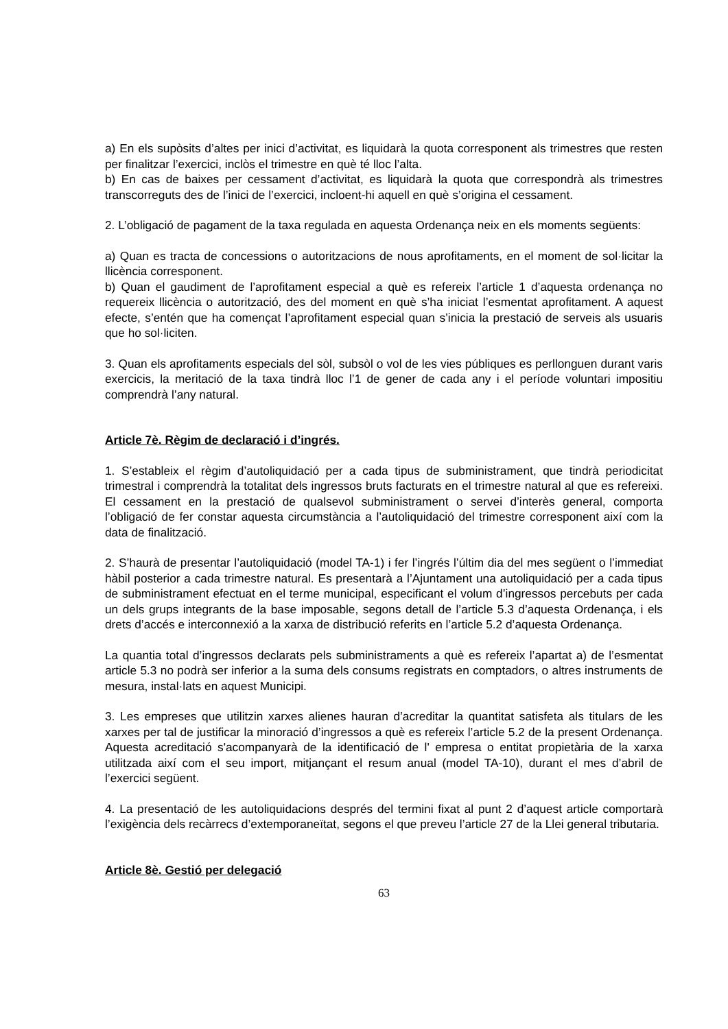a) En els supòsits d’altes per inici d’activitat, es liquidarà la quota corresponent als trimestres que resten per finalitzar l’exercici, inclòs el trimestre en què té lloc l’alta.
b) En cas de baixes per cessament d’activitat, es liquidarà la quota que correspondrà als trimestres transcorreguts des de l’inici de l’exercici, incloent-hi aquell en què s’origina el cessament.
2. L’obligació de pagament de la taxa regulada en aquesta Ordenança neix en els moments següents:
a) Quan es tracta de concessions o autoritzacions de nous aprofitaments, en el moment de sol·licitar la llicència corresponent.
b) Quan el gaudiment de l’aprofitament especial a què es refereix l’article 1 d’aquesta ordenança no requereix llicència o autorització, des del moment en què s’ha iniciat l’esmentat aprofitament. A aquest efecte, s’entén que ha començat l’aprofitament especial quan s’inicia la prestació de serveis als usuaris que ho sol·liciten.
3. Quan els aprofitaments especials del sòl, subsòl o vol de les vies públiques es perllonguen durant varis exercicis, la meritació de la taxa tindrà lloc l’1 de gener de cada any i el període voluntari impositiu comprendrà l’any natural.
Article 7è. Règim de declaració i d’ingrés.
1. S’estableix el règim d’autoliquidació per a cada tipus de subministrament, que tindrà periodicitat trimestral i comprendrà la totalitat dels ingressos bruts facturats en el trimestre natural al que es refereixi. El cessament en la prestació de qualsevol subministrament o servei d’interès general, comporta l’obligació de fer constar aquesta circumstància a l’autoliquidació del trimestre corresponent així com la data de finalització.
2. S’haurà de presentar l’autoliquidació (model TA-1) i fer l’ingrés l’últim dia del mes següent o l’immediat hàbil posterior a cada trimestre natural. Es presentarà a l’Ajuntament una autoliquidació per a cada tipus de subministrament efectuat en el terme municipal, especificant el volum d’ingressos percebuts per cada un dels grups integrants de la base imposable, segons detall de l’article 5.3 d’aquesta Ordenança, i els drets d’accés e interconnexió a la xarxa de distribució referits en l’article 5.2 d’aquesta Ordenança.
La quantia total d’ingressos declarats pels subministraments a què es refereix l’apartat a) de l’esmentat article 5.3 no podrà ser inferior a la suma dels consums registrats en comptadors, o altres instruments de mesura, instal·lats en aquest Municipi.
3. Les empreses que utilitzin xarxes alienes hauran d’acreditar la quantitat satisfeta als titulars de les xarxes per tal de justificar la minoració d’ingressos a què es refereix l’article 5.2 de la present Ordenança. Aquesta acreditació s'acompanyarà de la identificació de l' empresa o entitat propietària de la xarxa utilitzada així com el seu import, mitjançant el resum anual (model TA-10), durant el mes d’abril de l’exercici següent.
4. La presentació de les autoliquidacions després del termini fixat al punt 2 d’aquest article comportarà l’exigència dels recàrrecs d’extemporaneïtat, segons el que preveu l’article 27 de la Llei general tributaria.
Article 8è. Gestió per delegació
63